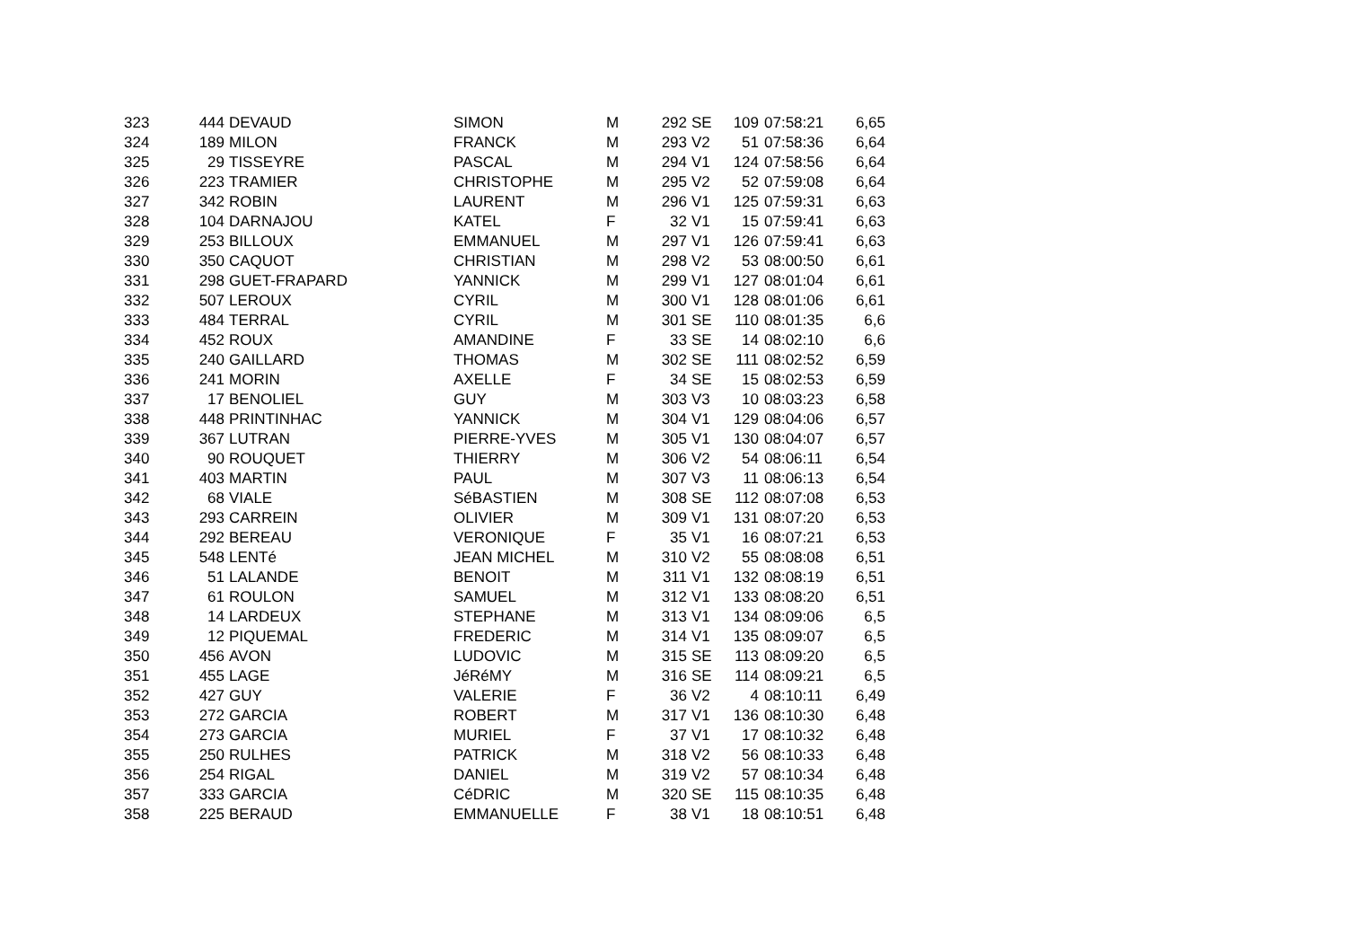| 323 | 444 | DEVAUD | SIMON | M | 292 | SE | 109 | 07:58:21 | 6,65 |
| 324 | 189 | MILON | FRANCK | M | 293 | V2 | 51 | 07:58:36 | 6,64 |
| 325 | 29 | TISSEYRE | PASCAL | M | 294 | V1 | 124 | 07:58:56 | 6,64 |
| 326 | 223 | TRAMIER | CHRISTOPHE | M | 295 | V2 | 52 | 07:59:08 | 6,64 |
| 327 | 342 | ROBIN | LAURENT | M | 296 | V1 | 125 | 07:59:31 | 6,63 |
| 328 | 104 | DARNAJOU | KATEL | F | 32 | V1 | 15 | 07:59:41 | 6,63 |
| 329 | 253 | BILLOUX | EMMANUEL | M | 297 | V1 | 126 | 07:59:41 | 6,63 |
| 330 | 350 | CAQUOT | CHRISTIAN | M | 298 | V2 | 53 | 08:00:50 | 6,61 |
| 331 | 298 | GUET-FRAPARD | YANNICK | M | 299 | V1 | 127 | 08:01:04 | 6,61 |
| 332 | 507 | LEROUX | CYRIL | M | 300 | V1 | 128 | 08:01:06 | 6,61 |
| 333 | 484 | TERRAL | CYRIL | M | 301 | SE | 110 | 08:01:35 | 6,6 |
| 334 | 452 | ROUX | AMANDINE | F | 33 | SE | 14 | 08:02:10 | 6,6 |
| 335 | 240 | GAILLARD | THOMAS | M | 302 | SE | 111 | 08:02:52 | 6,59 |
| 336 | 241 | MORIN | AXELLE | F | 34 | SE | 15 | 08:02:53 | 6,59 |
| 337 | 17 | BENOLIEL | GUY | M | 303 | V3 | 10 | 08:03:23 | 6,58 |
| 338 | 448 | PRINTINHAC | YANNICK | M | 304 | V1 | 129 | 08:04:06 | 6,57 |
| 339 | 367 | LUTRAN | PIERRE-YVES | M | 305 | V1 | 130 | 08:04:07 | 6,57 |
| 340 | 90 | ROUQUET | THIERRY | M | 306 | V2 | 54 | 08:06:11 | 6,54 |
| 341 | 403 | MARTIN | PAUL | M | 307 | V3 | 11 | 08:06:13 | 6,54 |
| 342 | 68 | VIALE | SéBASTIEN | M | 308 | SE | 112 | 08:07:08 | 6,53 |
| 343 | 293 | CARREIN | OLIVIER | M | 309 | V1 | 131 | 08:07:20 | 6,53 |
| 344 | 292 | BEREAU | VERONIQUE | F | 35 | V1 | 16 | 08:07:21 | 6,53 |
| 345 | 548 | LENTé | JEAN MICHEL | M | 310 | V2 | 55 | 08:08:08 | 6,51 |
| 346 | 51 | LALANDE | BENOIT | M | 311 | V1 | 132 | 08:08:19 | 6,51 |
| 347 | 61 | ROULON | SAMUEL | M | 312 | V1 | 133 | 08:08:20 | 6,51 |
| 348 | 14 | LARDEUX | STEPHANE | M | 313 | V1 | 134 | 08:09:06 | 6,5 |
| 349 | 12 | PIQUEMAL | FREDERIC | M | 314 | V1 | 135 | 08:09:07 | 6,5 |
| 350 | 456 | AVON | LUDOVIC | M | 315 | SE | 113 | 08:09:20 | 6,5 |
| 351 | 455 | LAGE | JéRéMY | M | 316 | SE | 114 | 08:09:21 | 6,5 |
| 352 | 427 | GUY | VALERIE | F | 36 | V2 | 4 | 08:10:11 | 6,49 |
| 353 | 272 | GARCIA | ROBERT | M | 317 | V1 | 136 | 08:10:30 | 6,48 |
| 354 | 273 | GARCIA | MURIEL | F | 37 | V1 | 17 | 08:10:32 | 6,48 |
| 355 | 250 | RULHES | PATRICK | M | 318 | V2 | 56 | 08:10:33 | 6,48 |
| 356 | 254 | RIGAL | DANIEL | M | 319 | V2 | 57 | 08:10:34 | 6,48 |
| 357 | 333 | GARCIA | CéDRIC | M | 320 | SE | 115 | 08:10:35 | 6,48 |
| 358 | 225 | BERAUD | EMMANUELLE | F | 38 | V1 | 18 | 08:10:51 | 6,48 |